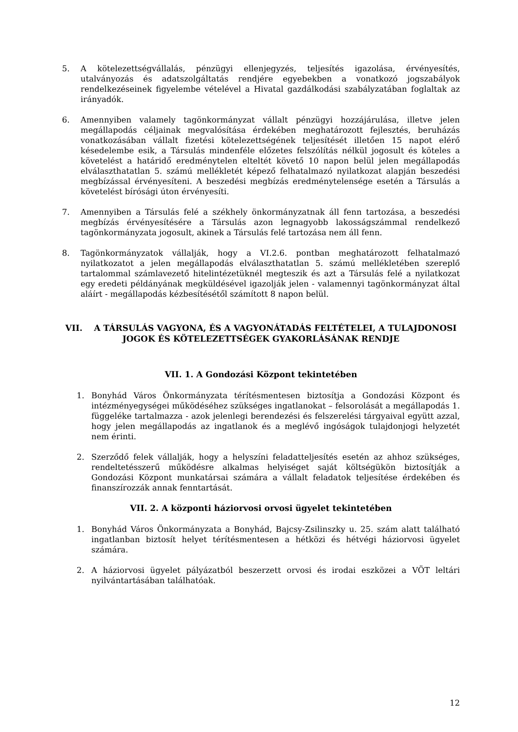5. A kötelezettségvállalás, pénzügyi ellenjegyzés, teljesítés igazolása, érvényesítés, utalványozás és adatszolgáltatás rendjére egyebekben a vonatkozó jogszabályok rendelkezéseinek figyelembe vételével a Hivatal gazdálkodási szabályzatában foglaltak az irányadók.
6. Amennyiben valamely tagönkormányzat vállalt pénzügyi hozzájárulása, illetve jelen megállapodás céljainak megvalósítása érdekében meghatározott fejlesztés, beruházás vonatkozásában vállalt fizetési kötelezettségének teljesítését illetően 15 napot elérő késedelembe esik, a Társulás mindenféle előzetes felszólítás nélkül jogosult és köteles a követelést a határidő eredménytelen elteltét követő 10 napon belül jelen megállapodás elválaszthatatlan 5. számú mellékletét képező felhatalmazó nyilatkozat alapján beszedési megbízással érvényesíteni. A beszedési megbízás eredménytelensége esetén a Társulás a követelést bírósági úton érvényesíti.
7. Amennyiben a Társulás felé a székhely önkormányzatnak áll fenn tartozása, a beszedési megbízás érvényesítésére a Társulás azon legnagyobb lakosságszámmal rendelkező tagönkormányzata jogosult, akinek a Társulás felé tartozása nem áll fenn.
8. Tagönkormányzatok vállalják, hogy a VI.2.6. pontban meghatározott felhatalmazó nyilatkozatot a jelen megállapodás elválaszthatatlan 5. számú mellékletében szereplő tartalommal számlavezető hitelintézetüknél megteszik és azt a Társulás felé a nyilatkozat egy eredeti példányának megküldésével igazolják jelen - valamennyi tagönkormányzat által aláírt - megállapodás kézbesítésétől számított 8 napon belül.
VII. A TÁRSULÁS VAGYONA, ÉS A VAGYONÁTADÁS FELTÉTELEI, A TULAJDONOSI JOGOK ÉS KÖTELEZETTSÉGEK GYAKORLÁSÁNAK RENDJE
VII. 1. A Gondozási Központ tekintetében
1. Bonyhád Város Önkormányzata térítésmentesen biztosítja a Gondozási Központ és intézményegységei működéséhez szükséges ingatlanokat – felsorolását a megállapodás 1. függeléke tartalmazza - azok jelenlegi berendezési és felszerelési tárgyaival együtt azzal, hogy jelen megállapodás az ingatlanok és a meglévő ingóságok tulajdonjogi helyzetét nem érinti.
2. Szerződő felek vállalják, hogy a helyszíni feladatteljesítés esetén az ahhoz szükséges, rendeltetésszerű működésre alkalmas helyiséget saját költségükön biztosítják a Gondozási Központ munkatársai számára a vállalt feladatok teljesítése érdekében és finanszírozzák annak fenntartását.
VII. 2. A központi háziorvosi orvosi ügyelet tekintetében
1. Bonyhád Város Önkormányzata a Bonyhád, Bajcsy-Zsilinszky u. 25. szám alatt található ingatlanban biztosít helyet térítésmentesen a hétközi és hétvégi háziorvosi ügyelet számára.
2. A háziorvosi ügyelet pályázatból beszerzett orvosi és irodai eszközei a VÖT leltári nyilvántartásában találhatóak.
12